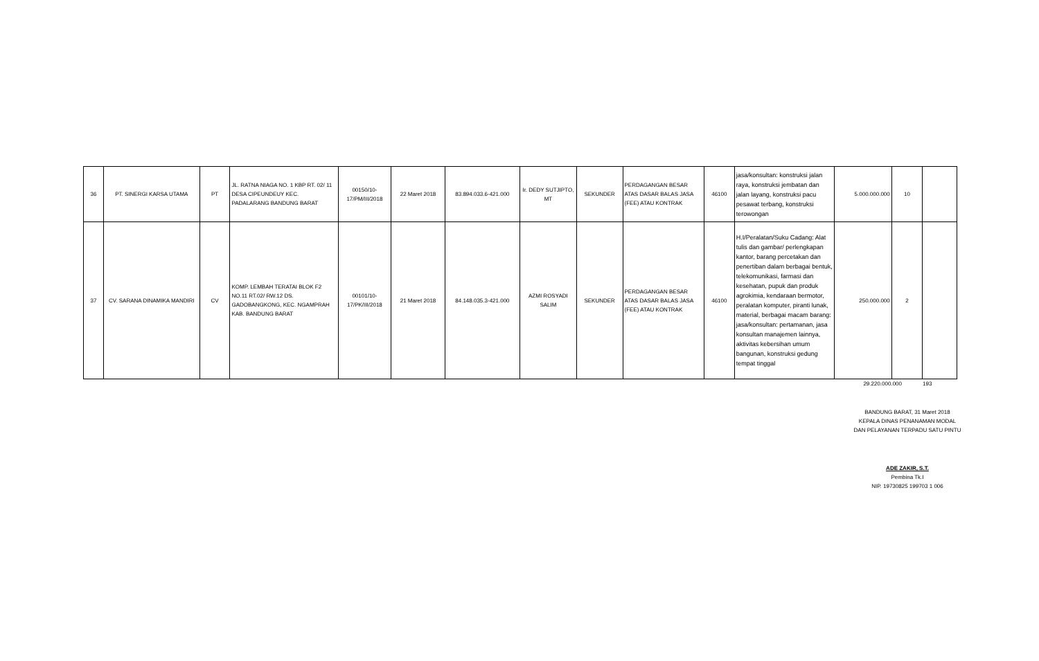| 36 | PT. SINERGI KARSA UTAMA | PT | JL. RATNA NIAGA NO. 1 KBP RT. 02/ 11 DESA CIPEUNDEUY KEC. PADALARANG BANDUNG BARAT | 00150/10-17/PM/III/2018 | 22 Maret 2018 | 83.894.033.6-421.000 | Ir. DEDY SUTJIPTO, MT | SEKUNDER | PERDAGANGAN BESAR ATAS DASAR BALAS JASA (FEE) ATAU KONTRAK | 46100 | jasa/konsultan: konstruksi jalan raya, konstruksi jembatan dan jalan layang, konstruksi pacu pesawat terbang, konstruksi terowongan | 5.000.000.000 | 10 | |
| 37 | CV. SARANA DINAMIKA MANDIRI | CV | KOMP. LEMBAH TERATAI BLOK F2 NO.11 RT.02/ RW.12 DS. GADOBANGKONG, KEC. NGAMPRAH KAB. BANDUNG BARAT | 00101/10-17/PK/III/2018 | 21 Maret 2018 | 84.148.035.3-421.000 | AZMI ROSYADI SALIM | SEKUNDER | PERDAGANGAN BESAR ATAS DASAR BALAS JASA (FEE) ATAU KONTRAK | 46100 | H.I/Peralatan/Suku Cadang: Alat tulis dan gambar/ perlengkapan kantor, barang percetakan dan penertiban dalam berbagai bentuk, telekomunikasi, farmasi dan kesehatan, pupuk dan produk agrokimia, kendaraan bermotor, peralatan komputer, piranti lunak, material, berbagai macam barang: jasa/konsultan: pertamanan, jasa konsultan manajemen lainnya, aktivitas kebersihan umum bangunan, konstruksi gedung tempat tinggal | 250.000.000 | 2 | |
29.220.000.000 193
BANDUNG BARAT, 31 Maret 2018
KEPALA DINAS PENANAMAN MODAL
DAN PELAYANAN TERPADU SATU PINTU
ADE ZAKIR, S.T.
Pembina Tk.I
NIP. 19730825 199703 1 006